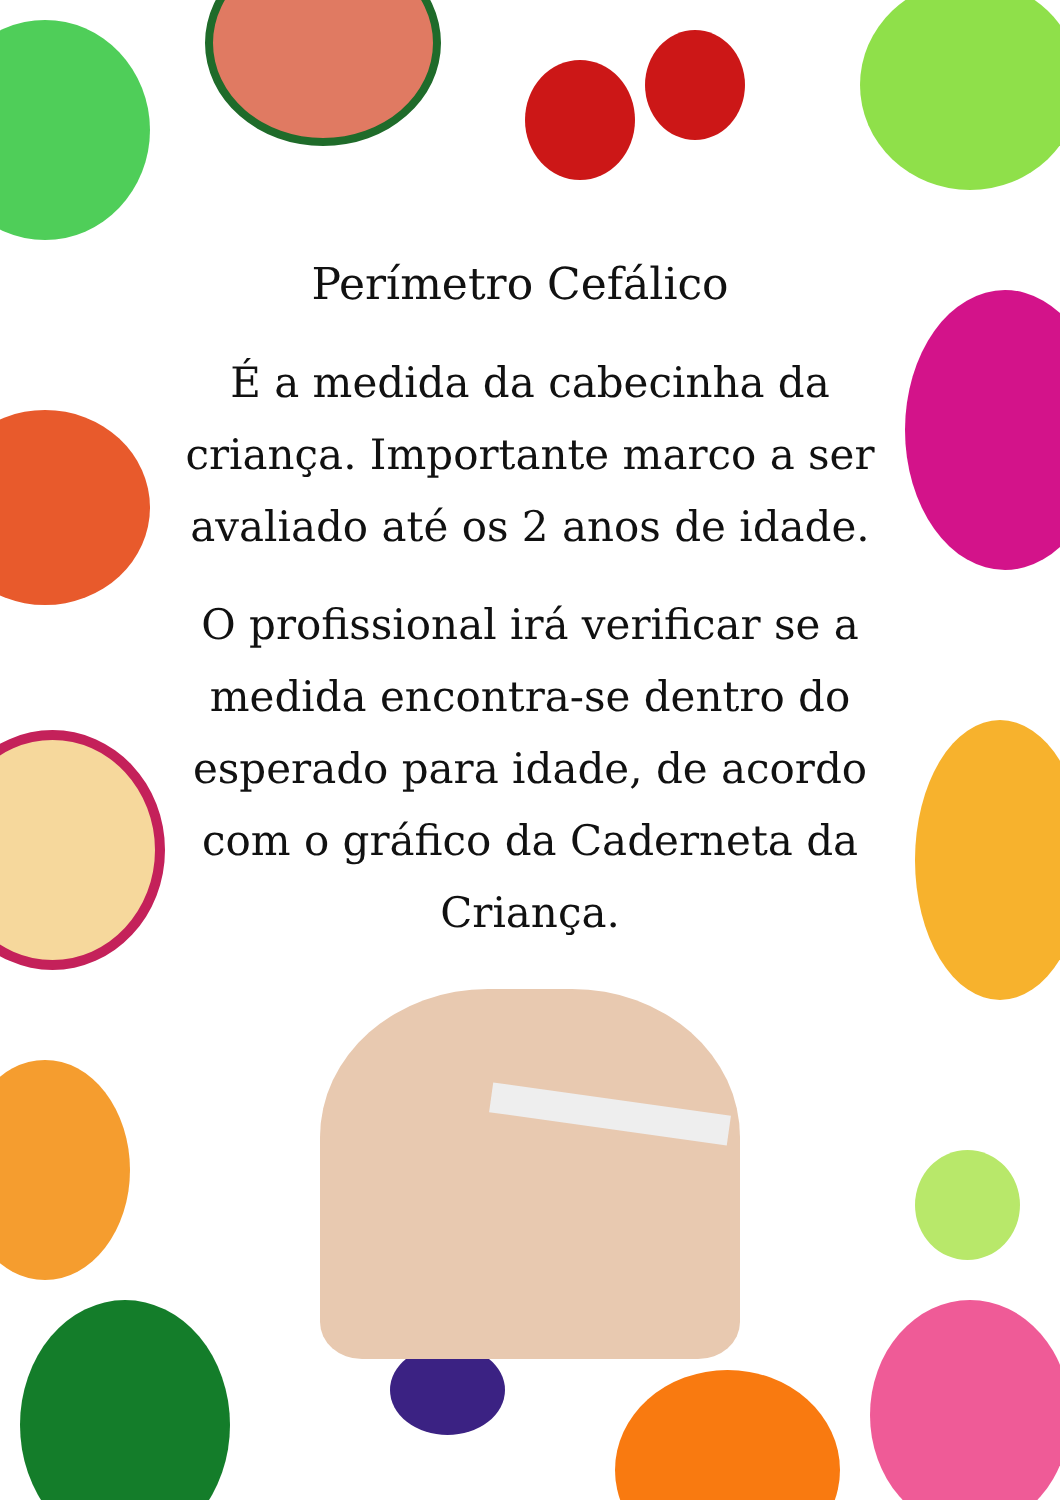Perímetro Cefálico
É a medida da cabecinha da criança. Importante marco a ser avaliado até os 2 anos de idade.
O profissional irá verificar se a medida encontra-se dentro do esperado para idade, de acordo com o gráfico da Caderneta da Criança.